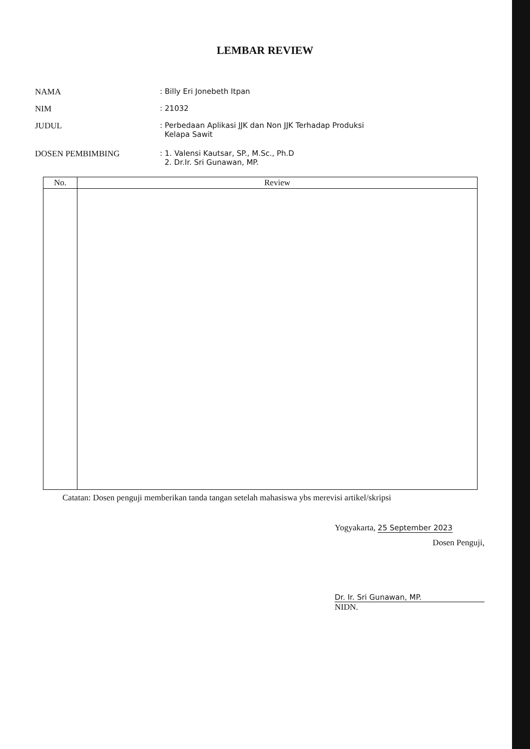LEMBAR REVIEW
NAMA : Billy Eri Jonebeth Itpan
NIM : 21032
JUDUL : Perbedaan Aplikasi JJK dan Non JJK Terhadap Produksi
Kelapa Sawit
DOSEN PEMBIMBING : 1. Valensi Kautsar, SP., M.Sc., Ph.D
2. Dr.Ir. Sri Gunawan, MP.
| No. | Review |
| --- | --- |
Catatan: Dosen penguji memberikan tanda tangan setelah mahasiswa ybs merevisi artikel/skripsi
Yogyakarta, 25 September 2023
Dosen Penguji,
Dr. Ir. Sri Gunawan, MP.
NIDN.